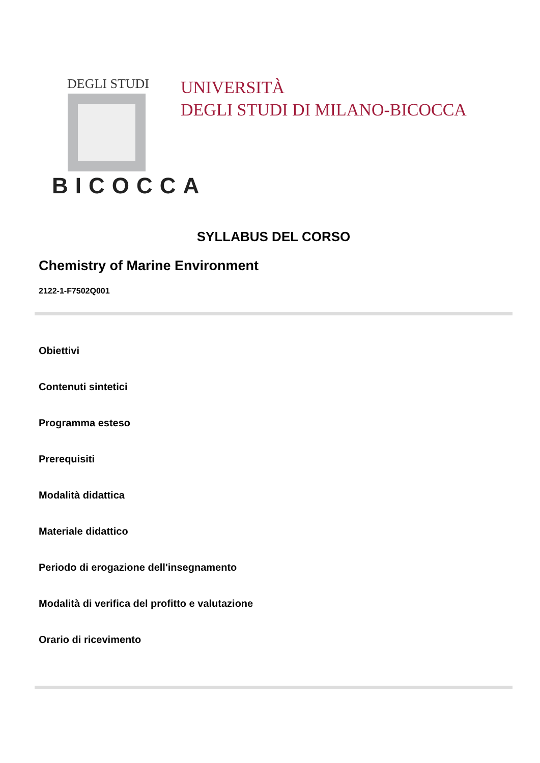DEGLI STUDI
BICOCCA
UNIVERSITÀ
DEGLI STUDI DI MILANO-BICOCCA
SYLLABUS DEL CORSO
Chemistry of Marine Environment
2122-1-F7502Q001
Obiettivi
Contenuti sintetici
Programma esteso
Prerequisiti
Modalità didattica
Materiale didattico
Periodo di erogazione dell'insegnamento
Modalità di verifica del profitto e valutazione
Orario di ricevimento